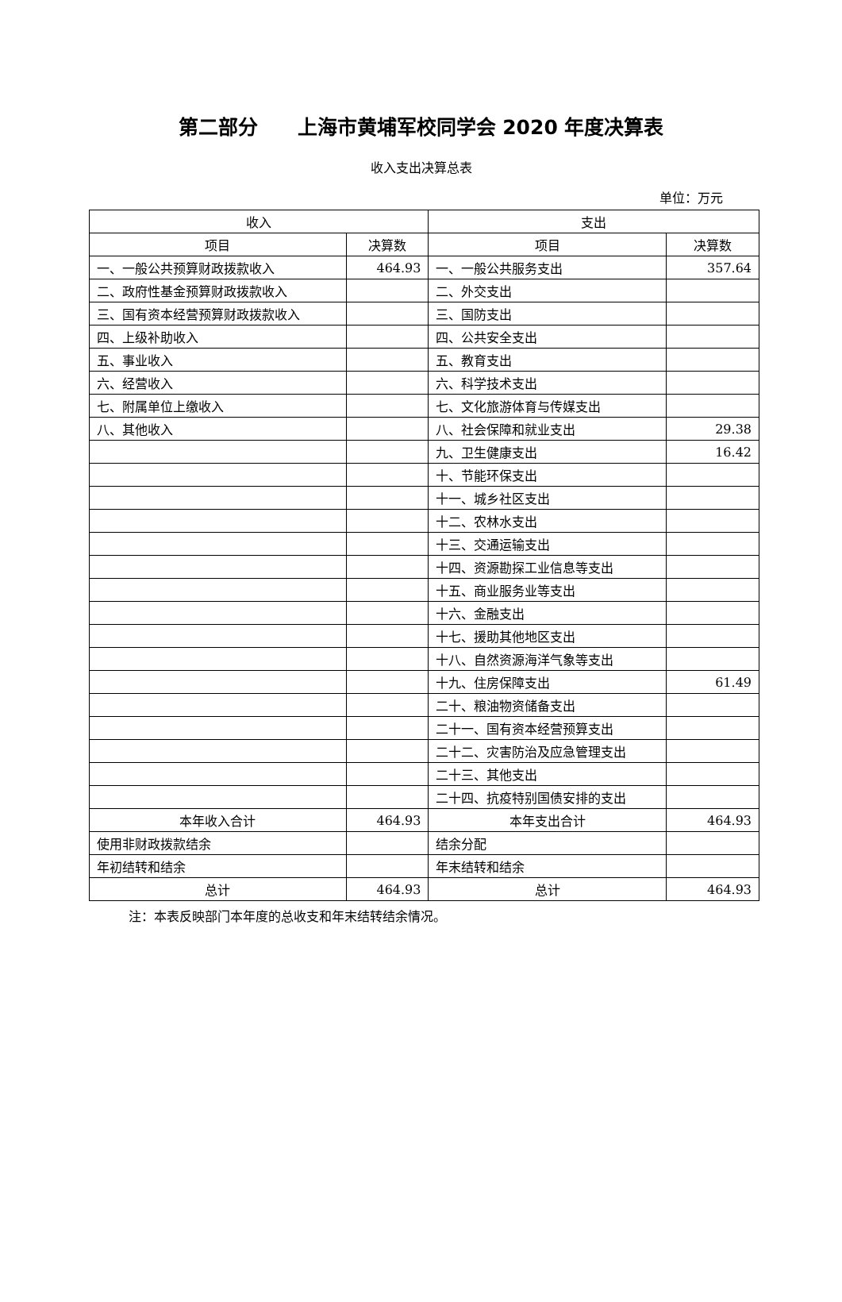第二部分　　上海市黄埔军校同学会 2020 年度决算表
收入支出决算总表
单位：万元
| 收入 | | 支出 | |
| --- | --- | --- | --- |
| 项目 | 决算数 | 项目 | 决算数 |
| 一、一般公共预算财政拨款收入 | 464.93 | 一、一般公共服务支出 | 357.64 |
| 二、政府性基金预算财政拨款收入 | | 二、外交支出 | |
| 三、国有资本经营预算财政拨款收入 | | 三、国防支出 | |
| 四、上级补助收入 | | 四、公共安全支出 | |
| 五、事业收入 | | 五、教育支出 | |
| 六、经营收入 | | 六、科学技术支出 | |
| 七、附属单位上缴收入 | | 七、文化旅游体育与传媒支出 | |
| 八、其他收入 | | 八、社会保障和就业支出 | 29.38 |
| | | 九、卫生健康支出 | 16.42 |
| | | 十、节能环保支出 | |
| | | 十一、城乡社区支出 | |
| | | 十二、农林水支出 | |
| | | 十三、交通运输支出 | |
| | | 十四、资源勘探工业信息等支出 | |
| | | 十五、商业服务业等支出 | |
| | | 十六、金融支出 | |
| | | 十七、援助其他地区支出 | |
| | | 十八、自然资源海洋气象等支出 | |
| | | 十九、住房保障支出 | 61.49 |
| | | 二十、粮油物资储备支出 | |
| | | 二十一、国有资本经营预算支出 | |
| | | 二十二、灾害防治及应急管理支出 | |
| | | 二十三、其他支出 | |
| | | 二十四、抗疫特别国债安排的支出 | |
| 本年收入合计 | 464.93 | 本年支出合计 | 464.93 |
| 使用非财政拨款结余 | | 结余分配 | |
| 年初结转和结余 | | 年末结转和结余 | |
| 总计 | 464.93 | 总计 | 464.93 |
注：本表反映部门本年度的总收支和年末结转结余情况。